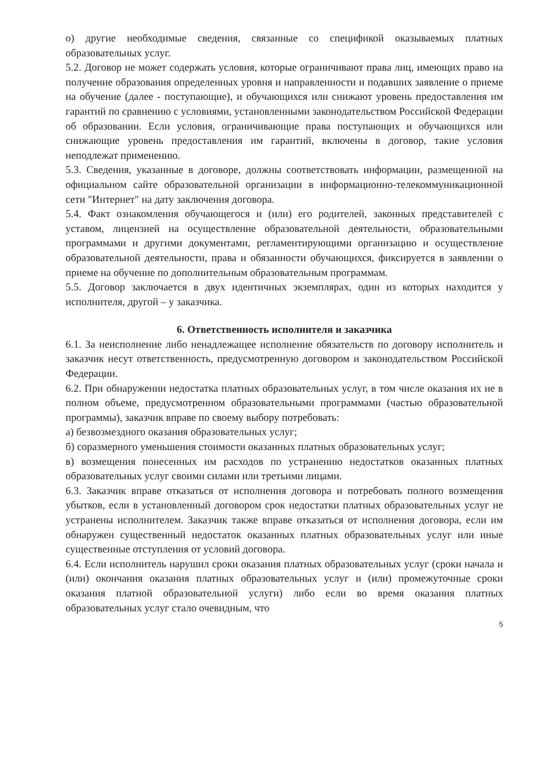о) другие необходимые сведения, связанные со спецификой оказываемых платных образовательных услуг.
5.2. Договор не может содержать условия, которые ограничивают права лиц, имеющих право на получение образования определенных уровня и направленности и подавших заявление о приеме на обучение (далее - поступающие), и обучающихся или снижают уровень предоставления им гарантий по сравнению с условиями, установленными законодательством Российской Федерации об образовании. Если условия, ограничивающие права поступающих и обучающихся или снижающие уровень предоставления им гарантий, включены в договор, такие условия неподлежат применению.
5.3. Сведения, указанные в договоре, должны соответствовать информации, размещенной на официальном сайте образовательной организации в информационно-телекоммуникационной сети "Интернет" на дату заключения договора.
5.4. Факт ознакомления обучающегося и (или) его родителей, законных представителей с уставом, лицензией на осуществление образовательной деятельности, образовательными программами и другими документами, регламентирующими организацию и осуществление образовательной деятельности, права и обязанности обучающихся, фиксируется в заявлении о приеме на обучение по дополнительным образовательным программам.
5.5. Договор заключается в двух идентичных экземплярах, один из которых находится у исполнителя, другой – у заказчика.
6. Ответственность исполнителя и заказчика
6.1. За неисполнение либо ненадлежащее исполнение обязательств по договору исполнитель и заказчик несут ответственность, предусмотренную договором и законодательством Российской Федерации.
6.2. При обнаружении недостатка платных образовательных услуг, в том числе оказания их не в полном объеме, предусмотренном образовательными программами (частью образовательной программы), заказчик вправе по своему выбору потребовать:
а) безвозмездного оказания образовательных услуг;
б) соразмерного уменьшения стоимости оказанных платных образовательных услуг;
в) возмещения понесенных им расходов по устранению недостатков оказанных платных образовательных услуг своими силами или третьими лицами.
6.3. Заказчик вправе отказаться от исполнения договора и потребовать полного возмещения убытков, если в установленный договором срок недостатки платных образовательных услуг не устранены исполнителем. Заказчик также вправе отказаться от исполнения договора, если им обнаружен существенный недостаток оказанных платных образовательных услуг или иные существенные отступления от условий договора.
6.4. Если исполнитель нарушил сроки оказания платных образовательных услуг (сроки начала и (или) окончания оказания платных образовательных услуг и (или) промежуточные сроки оказания платной образовательной услуги) либо если во время оказания платных образовательных услуг стало очевидным, что
5